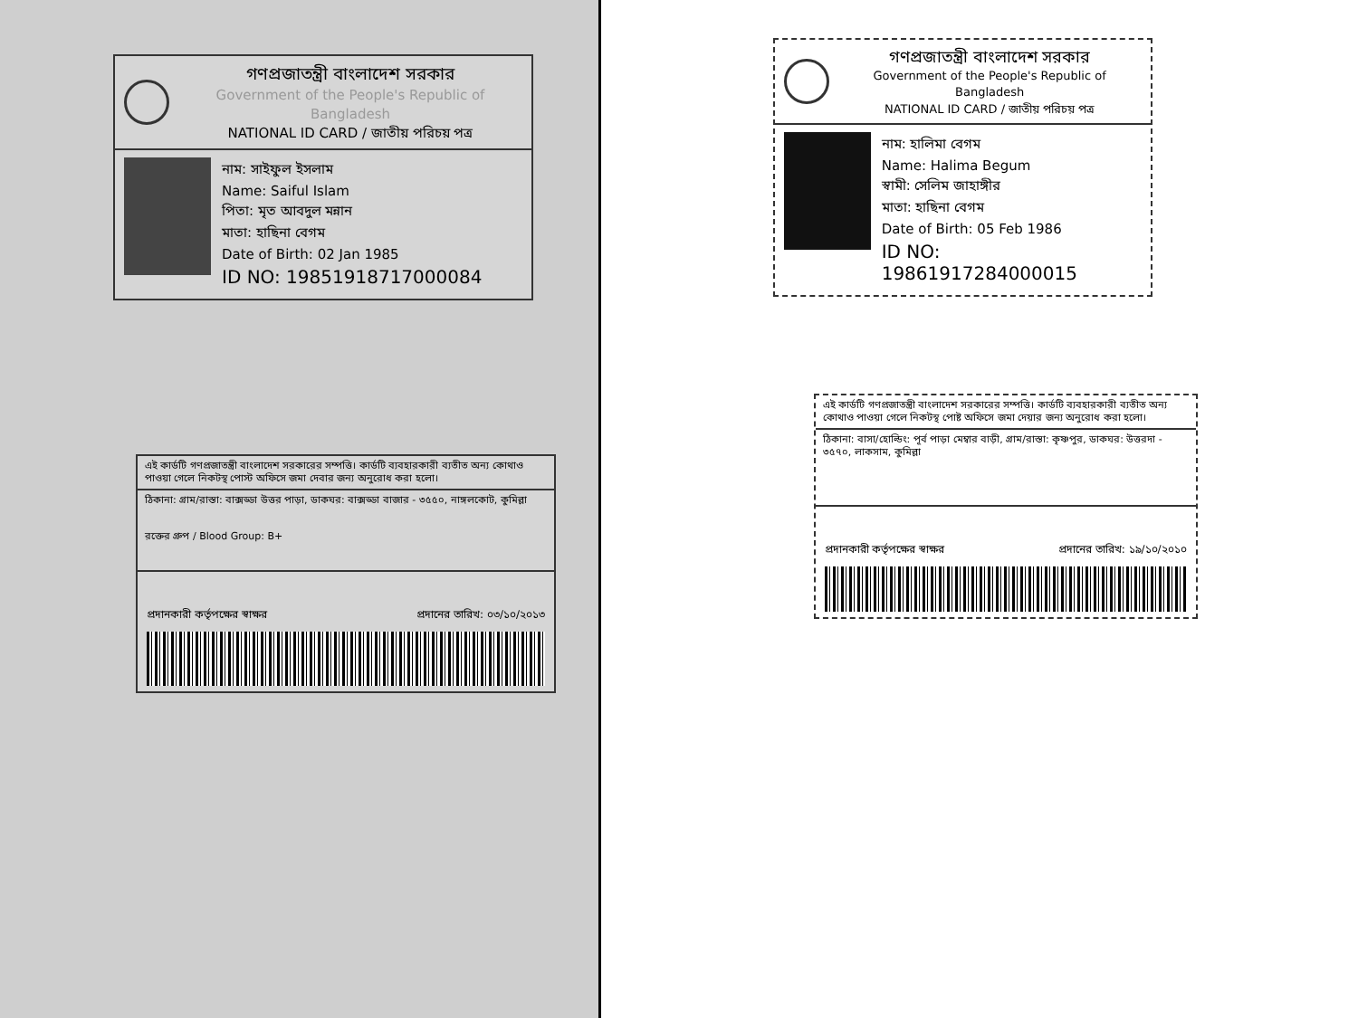গণপ্রজাতন্ত্রী বাংলাদেশ সরকার
Government of the People's Republic of Bangladesh
NATIONAL ID CARD / জাতীয় পরিচয় পত্র
নাম: সাইফুল ইসলাম
Name: Saiful Islam
পিতা: মৃত আবদুল মন্নান
মাতা: হাছিনা বেগম
Date of Birth: 02 Jan 1985
ID NO: 19851918717000084
এই কার্ডটি গণপ্রজাতন্ত্রী বাংলাদেশ সরকারের সম্পত্তি। কার্ডটি ব্যবহারকারী ব্যতীত অন্য কোথাও পাওয়া গেলে নিকটস্থ পোস্ট অফিসে জমা দেবার জন্য অনুরোধ করা হলো।
ঠিকানা: গ্রাম/রাস্তা: বাক্সড্ডা উত্তর পাড়া, ডাকঘর: বাক্সড্ডা বাজার - ৩৫৫০, নাঙ্গলকোট, কুমিল্লা
রক্তের গ্রুপ / Blood Group: B+
প্রদানকারী কর্তৃপক্ষের স্বাক্ষর প্রদানের তারিখ: ০৩/১০/২০১৩
গণপ্রজাতন্ত্রী বাংলাদেশ সরকার
Government of the People's Republic of Bangladesh
NATIONAL ID CARD / জাতীয় পরিচয় পত্র
নাম: হালিমা বেগম
Name: Halima Begum
স্বামী: সেলিম জাহাঙ্গীর
মাতা: হাছিনা বেগম
Date of Birth: 05 Feb 1986
ID NO: 19861917284000015
এই কার্ডটি গণপ্রজাতন্ত্রী বাংলাদেশ সরকারের সম্পত্তি। কার্ডটি ব্যবহারকারী ব্যতীত অন্য কোথাও পাওয়া গেলে নিকটস্থ পোষ্ট অফিসে জমা দেয়ার জন্য অনুরোধ করা হলো।
ঠিকানা: বাসা/হোল্ডিং: পূর্ব পাড়া মেম্বার বাড়ী, গ্রাম/রাস্তা: কৃষ্ণপুর, ডাকঘর: উত্তরদা - ৩৫৭০, লাকসাম, কুমিল্লা
প্রদানকারী কর্তৃপক্ষের স্বাক্ষর প্রদানের তারিখ: ১৯/১০/২০১০